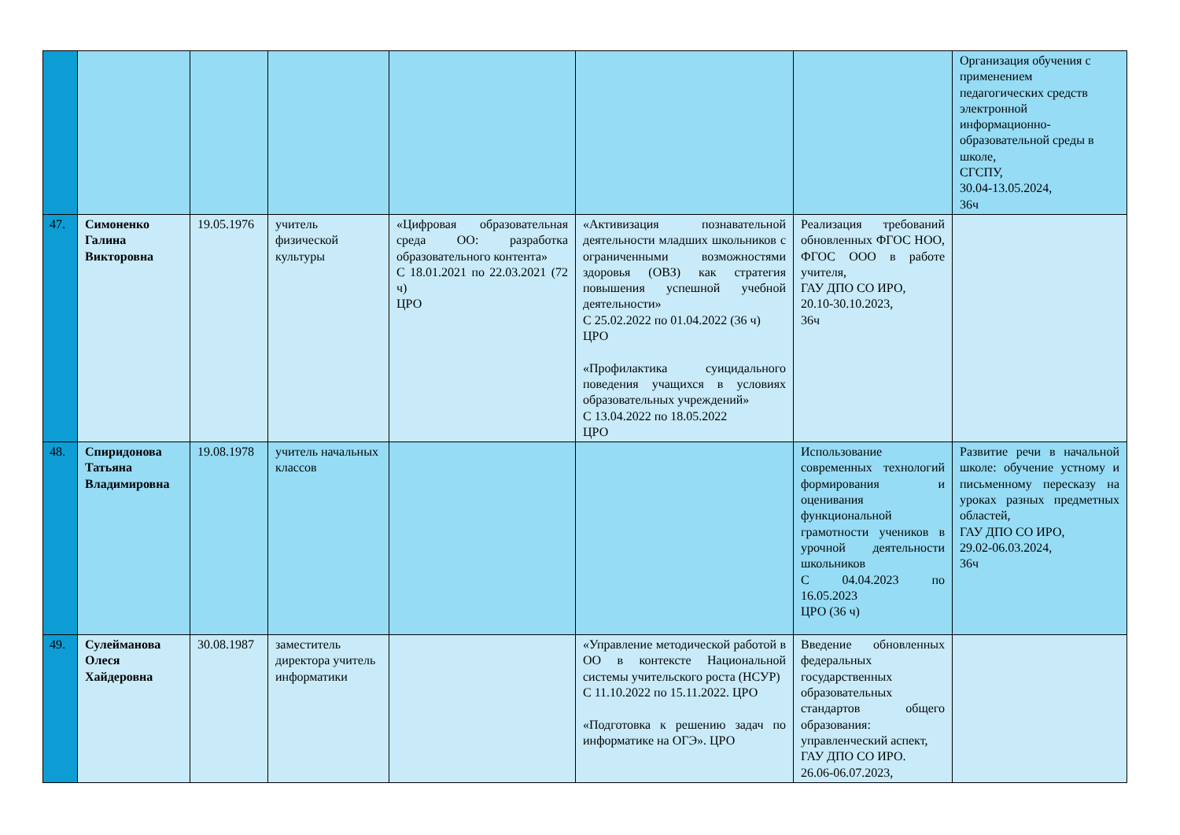| | | | | | | | Организация обучения с применением педагогических средств электронной информационно-образовательной среды в школе, СГСПУ, 30.04-13.05.2024, 36ч |
| 47. | Симоненко Галина Викторовна | 19.05.1976 | учитель физической культуры | «Цифровая образовательная среда ОО: разработка образовательного контента» С 18.01.2021 по 22.03.2021 (72 ч) ЦРО | «Активизация познавательной деятельности младших школьников с ограниченными возможностями здоровья (ОВЗ) как стратегия повышения успешной учебной деятельности» С 25.02.2022 по 01.04.2022 (36 ч) ЦРО «Профилактика суицидального поведения учащихся в условиях образовательных учреждений» С 13.04.2022 по 18.05.2022 ЦРО | Реализация требований обновленных ФГОС НОО, ФГОС ООО в работе учителя, ГАУ ДПО СО ИРО, 20.10-30.10.2023, 36ч | |
| 48. | Спиридонова Татьяна Владимировна | 19.08.1978 | учитель начальных классов | | | Использование современных технологий формирования и оценивания функциональной грамотности учеников в урочной деятельности школьников С 04.04.2023 по 16.05.2023 ЦРО (36 ч) | Развитие речи в начальной школе: обучение устному и письменному пересказу на уроках разных предметных областей, ГАУ ДПО СО ИРО, 29.02-06.03.2024, 36ч |
| 49. | Сулейманова Олеся Хайдеровна | 30.08.1987 | заместитель директора учитель информатики | | «Управление методической работой в ОО в контексте Национальной системы учительского роста (НСУР) С 11.10.2022 по 15.11.2022. ЦРО «Подготовка к решению задач по информатике на ОГЭ». ЦРО | Введение обновленных федеральных государственных образовательных стандартов общего образования: управленческий аспект, ГАУ ДПО СО ИРО. 26.06-06.07.2023, | |